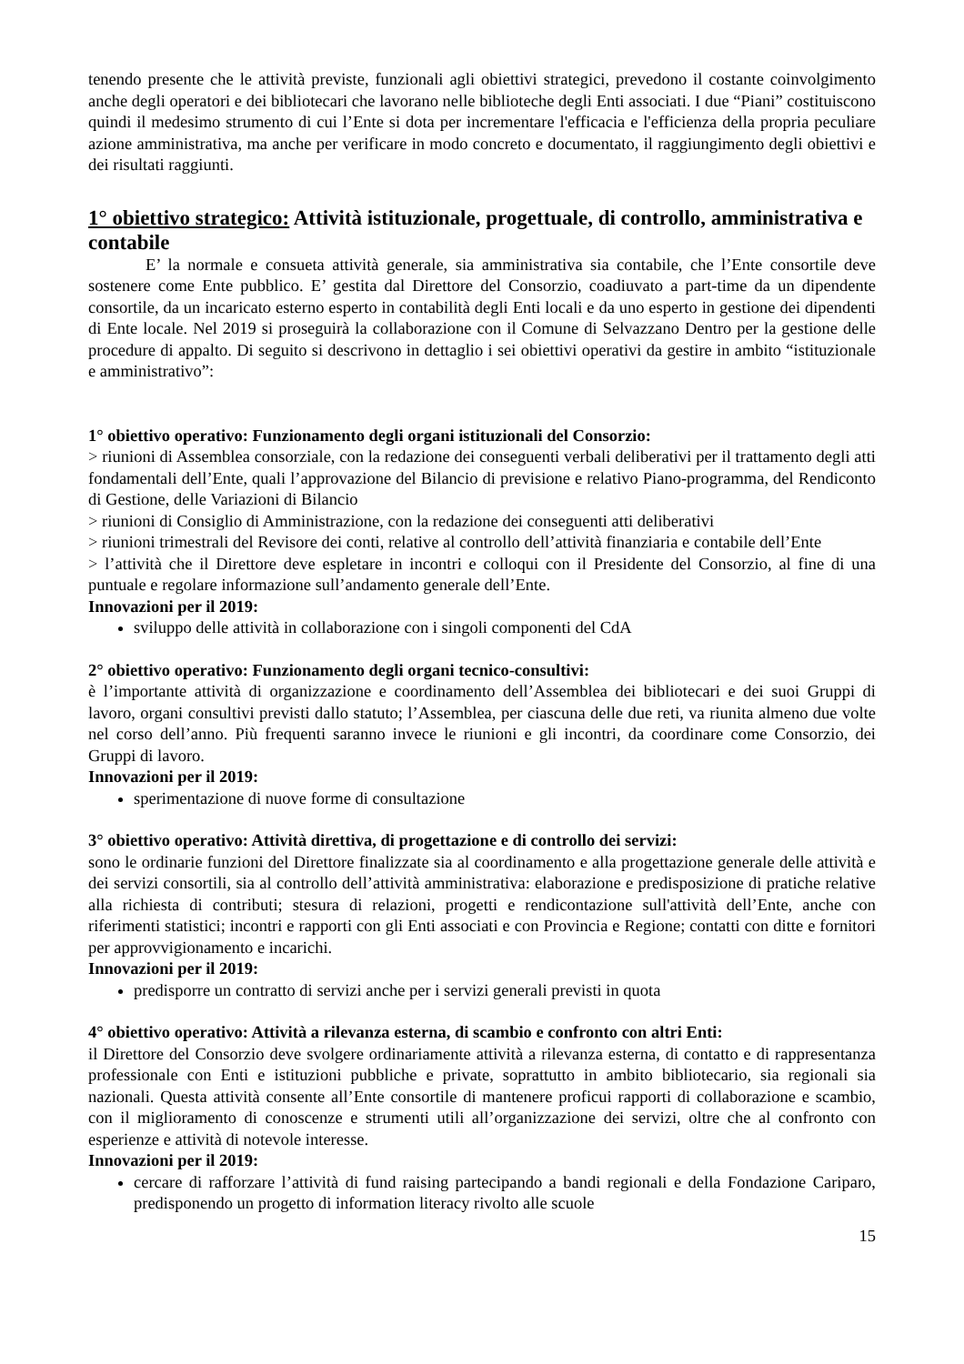tenendo presente che le attività previste, funzionali agli obiettivi strategici, prevedono il costante coinvolgimento anche degli operatori e dei bibliotecari che lavorano nelle biblioteche degli Enti associati. I due “Piani” costituiscono quindi il medesimo strumento di cui l’Ente si dota per incrementare l'efficacia e l'efficienza della propria peculiare azione amministrativa, ma anche per verificare in modo concreto e documentato, il raggiungimento degli obiettivi e dei risultati raggiunti.
1° obiettivo strategico: Attività istituzionale, progettuale, di controllo, amministrativa e contabile
E’ la normale e consueta attività generale, sia amministrativa sia contabile, che l’Ente consortile deve sostenere come Ente pubblico. E’ gestita dal Direttore del Consorzio, coadiuvato a part-time da un dipendente consortile, da un incaricato esterno esperto in contabilità degli Enti locali e da uno esperto in gestione dei dipendenti di Ente locale. Nel 2019 si proseguirà la collaborazione con il Comune di Selvazzano Dentro per la gestione delle procedure di appalto. Di seguito si descrivono in dettaglio i sei obiettivi operativi da gestire in ambito “istituzionale e amministrativo”:
1° obiettivo operativo: Funzionamento degli organi istituzionali del Consorzio:
> riunioni di Assemblea consorziale, con la redazione dei conseguenti verbali deliberativi per il trattamento degli atti fondamentali dell’Ente, quali l’approvazione del Bilancio di previsione e relativo Piano-programma, del Rendiconto di Gestione, delle Variazioni di Bilancio
> riunioni di Consiglio di Amministrazione, con la redazione dei conseguenti atti deliberativi
> riunioni trimestrali del Revisore dei conti, relative al controllo dell’attività finanziaria e contabile dell’Ente
> l’attività che il Direttore deve espletare in incontri e colloqui con il Presidente del Consorzio, al fine di una puntuale e regolare informazione sull’andamento generale dell’Ente.
Innovazioni per il 2019:
sviluppo delle attività in collaborazione con i singoli componenti del CdA
2° obiettivo operativo: Funzionamento degli organi tecnico-consultivi:
è l’importante attività di organizzazione e coordinamento dell’Assemblea dei bibliotecari e dei suoi Gruppi di lavoro, organi consultivi previsti dallo statuto; l’Assemblea, per ciascuna delle due reti, va riunita almeno due volte nel corso dell’anno. Più frequenti saranno invece le riunioni e gli incontri, da coordinare come Consorzio, dei Gruppi di lavoro.
Innovazioni per il 2019:
sperimentazione di nuove forme di consultazione
3° obiettivo operativo: Attività direttiva, di progettazione e di controllo dei servizi:
sono le ordinarie funzioni del Direttore finalizzate sia al coordinamento e alla progettazione generale delle attività e dei servizi consortili, sia al controllo dell’attività amministrativa: elaborazione e predisposizione di pratiche relative alla richiesta di contributi; stesura di relazioni, progetti e rendicontazione sull'attività dell’Ente, anche con riferimenti statistici; incontri e rapporti con gli Enti associati e con Provincia e Regione; contatti con ditte e fornitori per approvvigionamento e incarichi.
Innovazioni per il 2019:
predisporre un contratto di servizi anche per i servizi generali previsti in quota
4° obiettivo operativo: Attività a rilevanza esterna, di scambio e confronto con altri Enti:
il Direttore del Consorzio deve svolgere ordinariamente attività a rilevanza esterna, di contatto e di rappresentanza professionale con Enti e istituzioni pubbliche e private, soprattutto in ambito bibliotecario, sia regionali sia nazionali. Questa attività consente all’Ente consortile di mantenere proficui rapporti di collaborazione e scambio, con il miglioramento di conoscenze e strumenti utili all’organizzazione dei servizi, oltre che al confronto con esperienze e attività di notevole interesse.
Innovazioni per il 2019:
cercare di rafforzare l’attività di fund raising partecipando a bandi regionali e della Fondazione Cariparo, predisponendo un progetto di information literacy rivolto alle scuole
15